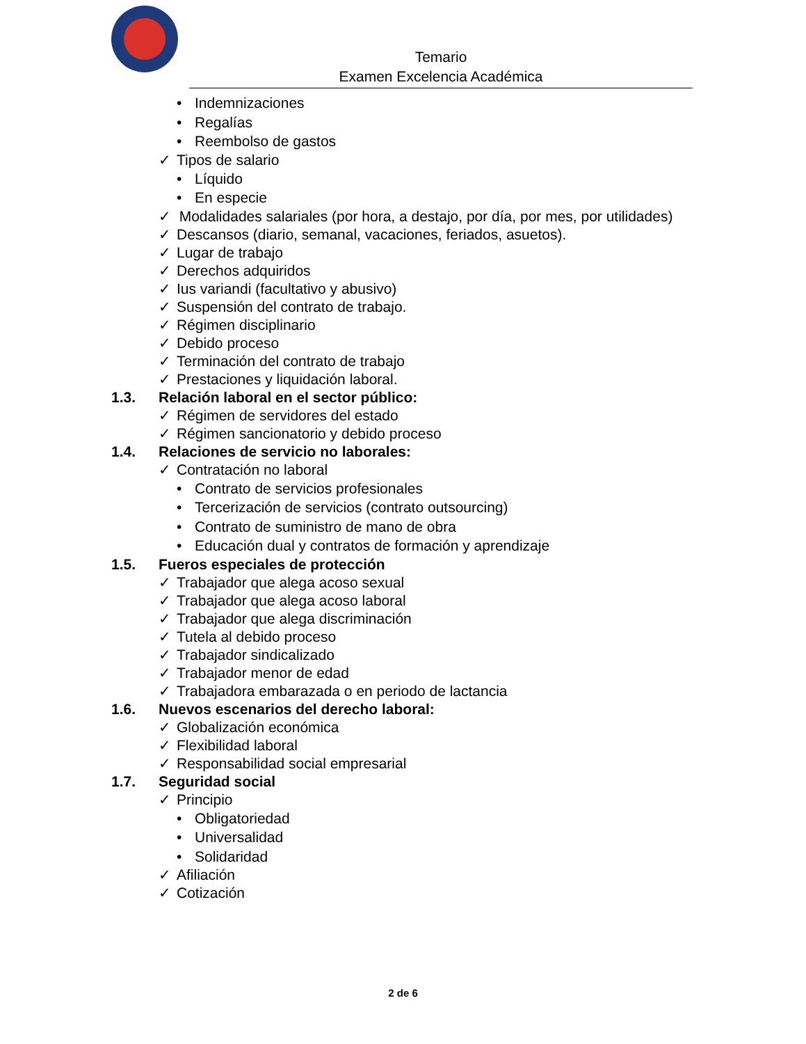Temario
Examen Excelencia Académica
• Indemnizaciones
• Regalías
• Reembolso de gastos
✓ Tipos de salario
• Líquido
• En especie
✓ Modalidades salariales (por hora, a destajo, por día, por mes, por utilidades)
✓ Descansos (diario, semanal, vacaciones, feriados, asuetos).
✓ Lugar de trabajo
✓ Derechos adquiridos
✓ Ius variandi (facultativo y abusivo)
✓ Suspensión del contrato de trabajo.
✓ Régimen disciplinario
✓ Debido proceso
✓ Terminación del contrato de trabajo
✓ Prestaciones y liquidación laboral.
1.3. Relación laboral en el sector público:
✓ Régimen de servidores del estado
✓ Régimen sancionatorio y debido proceso
1.4. Relaciones de servicio no laborales:
✓ Contratación no laboral
• Contrato de servicios profesionales
• Tercerización de servicios (contrato outsourcing)
• Contrato de suministro de mano de obra
• Educación dual y contratos de formación y aprendizaje
1.5. Fueros especiales de protección
✓ Trabajador que alega acoso sexual
✓ Trabajador que alega acoso laboral
✓ Trabajador que alega discriminación
✓ Tutela al debido proceso
✓ Trabajador sindicalizado
✓ Trabajador menor de edad
✓ Trabajadora embarazada o en periodo de lactancia
1.6. Nuevos escenarios del derecho laboral:
✓ Globalización económica
✓ Flexibilidad laboral
✓ Responsabilidad social empresarial
1.7. Seguridad social
✓ Principio
• Obligatoriedad
• Universalidad
• Solidaridad
✓ Afiliación
✓ Cotización
2 de 6